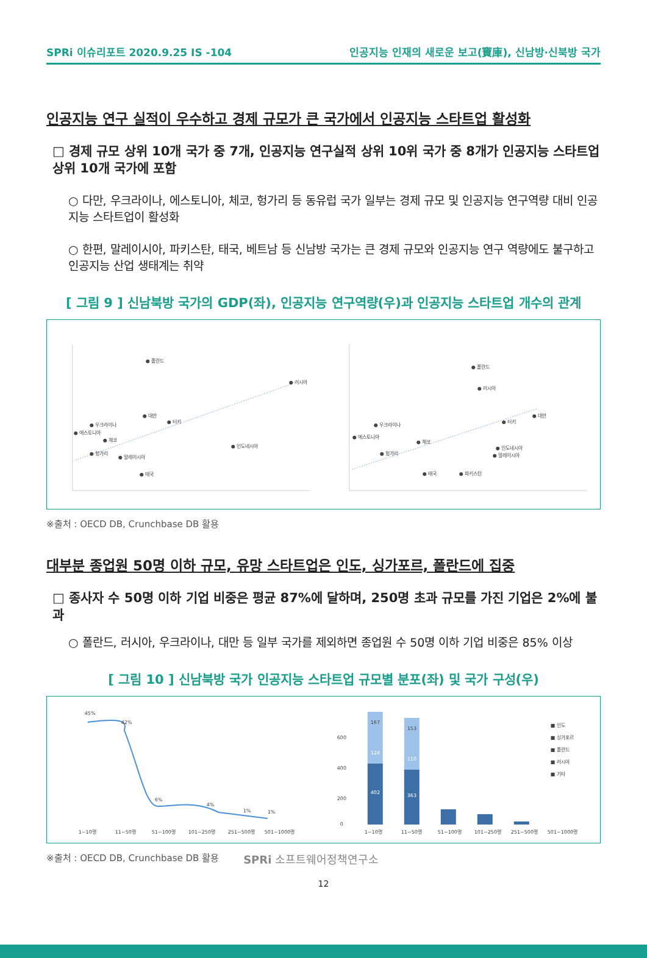SPRi 이슈리포트 2020.9.25 IS -104 인공지능 인재의 새로운 보고(寶庫), 신남방·신북방 국가
인공지능 연구 실적이 우수하고 경제 규모가 큰 국가에서 인공지능 스타트업 활성화
□ 경제 규모 상위 10개 국가 중 7개, 인공지능 연구실적 상위 10위 국가 중 8개가 인공지능 스타트업 상위 10개 국가에 포함
○ 다만, 우크라이나, 에스토니아, 체코, 헝가리 등 동유럽 국가 일부는 경제 규모 및 인공지능 연구역량 대비 인공지능 스타트업이 활성화
○ 한편, 말레이시아, 파키스탄, 태국, 베트남 등 신남방 국가는 큰 경제 규모와 인공지능 연구 역량에도 불구하고 인공지능 산업 생태계는 취약
[ 그림 9 ] 신남북방 국가의 GDP(좌), 인공지능 연구역량(우)과 인공지능 스타트업 개수의 관계
● 폴란드
● 러시아
● 대만
● 터키
● 우크라이나
● 에스토니아
● 체코
● 인도네시아
● 헝가리
● 말레이시아
● 태국
● 폴란드
● 러시아
● 대만
● 터키
● 우크라이나
● 에스토니아
● 체코
● 인도네시아
● 말레이시아
● 헝가리
● 태국
● 파키스탄
※출처 : OECD DB, Crunchbase DB 활용
대부분 종업원 50명 이하 규모, 유망 스타트업은 인도, 싱가포르, 폴란드에 집중
□ 종사자 수 50명 이하 기업 비중은 평균 87%에 달하며, 250명 초과 규모를 가진 기업은 2%에 불과
○ 폴란드, 러시아, 우크라이나, 대만 등 일부 국가를 제외하면 종업원 수 50명 이하 기업 비중은 85% 이상
[ 그림 10 ] 신남북방 국가 인공지능 스타트업 규모별 분포(좌) 및 국가 구성(우)
45%
42%
6%
4%
1%
1%
1~10명
11~50명
51~100명
101~250명
251~500명
501~1000명
402
124
167
363
110
153
600
400
200
0
■ 인도
■ 싱가포르
■ 폴란드
■ 러시아
■ 기타
1~10명
11~50명
51~100명
101~250명
251~500명
501~1000명
※출처 : OECD DB, Crunchbase DB 활용 SPRi 소프트웨어정책연구소
12